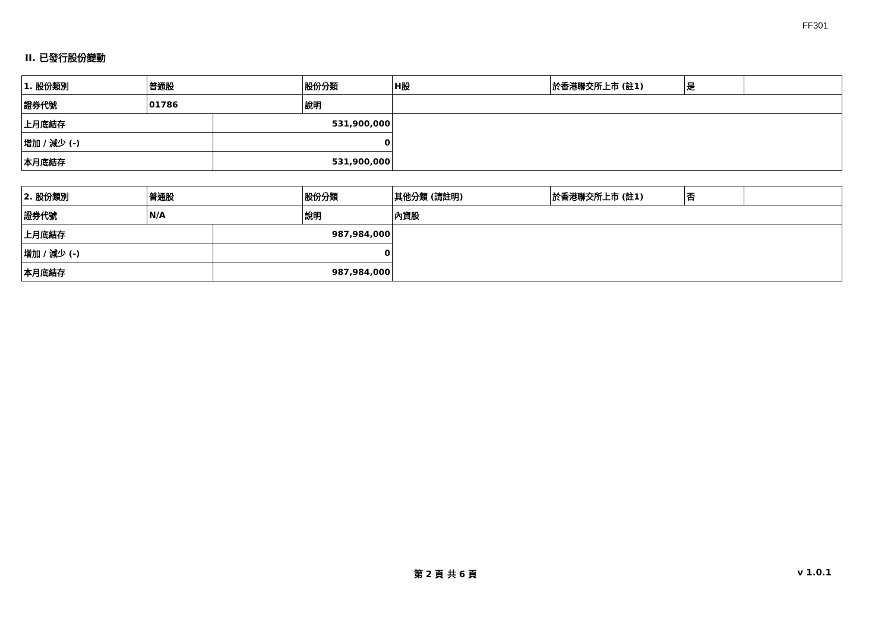FF301
II. 已發行股份變動
| 1. 股份類別 | 普通股 | | 股份分類 | H股 | 於香港聯交所上市 (註1) | 是 | |
| 證券代號 | 01786 | | 說明 | | | | |
| 上月底結存 | | 531,900,000 | | | | | |
| 增加 / 減少 (-) | | 0 | | | | | |
| 本月底結存 | | 531,900,000 | | | | | |
| 2. 股份類別 | 普通股 | | 股份分類 | 其他分類 (請註明) | 於香港聯交所上市 (註1) | 否 | |
| 證券代號 | N/A | | 說明 | 內資股 | | | |
| 上月底結存 | | 987,984,000 | | | | | |
| 增加 / 減少 (-) | | 0 | | | | | |
| 本月底結存 | | 987,984,000 | | | | | |
第 2 頁 共 6 頁 v 1.0.1